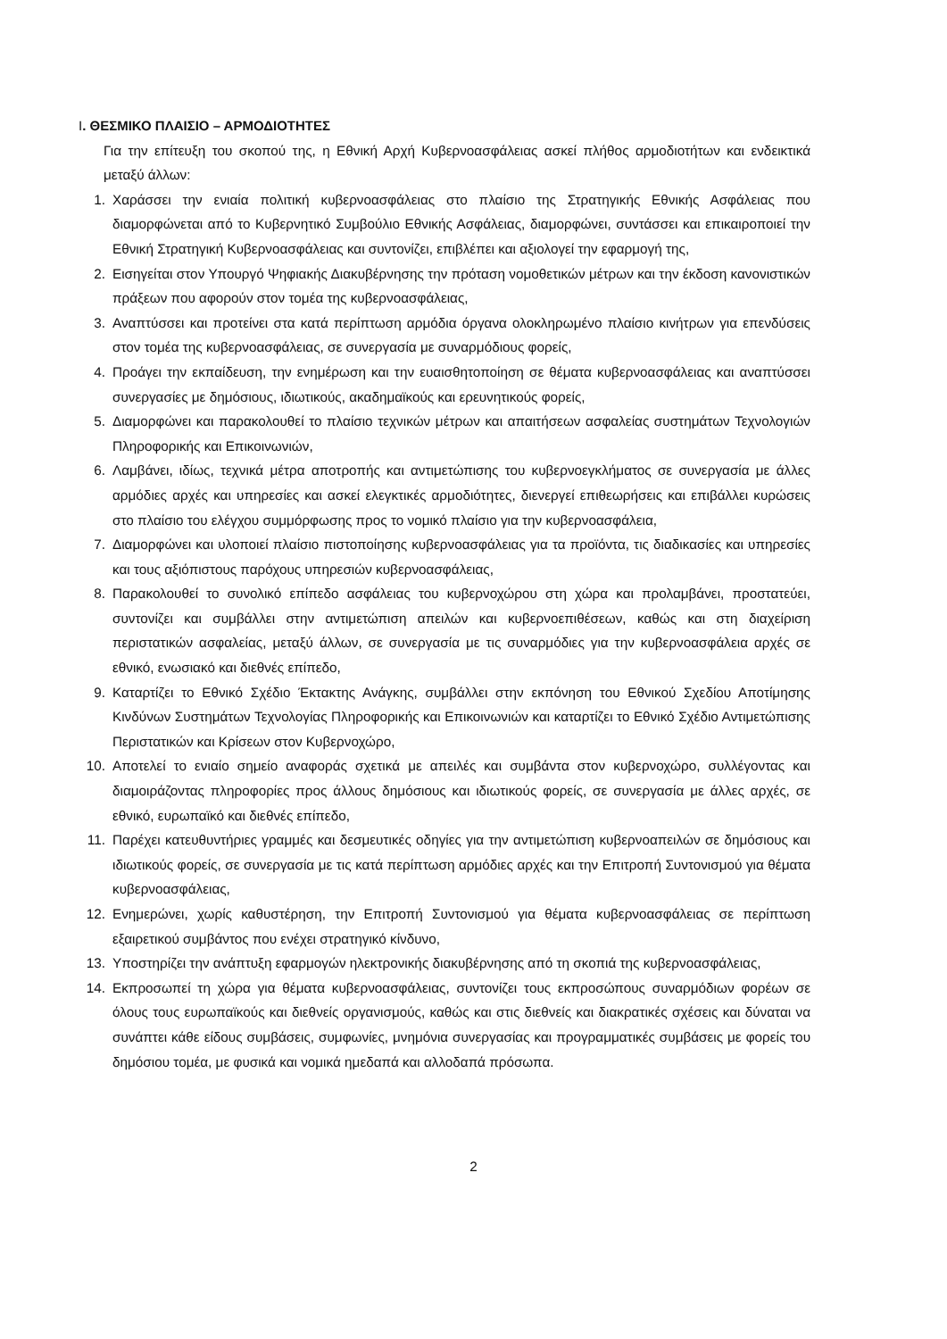I. ΘΕΣΜΙΚΟ ΠΛΑΙΣΙΟ – ΑΡΜΟΔΙΟΤΗΤΕΣ
Για την επίτευξη του σκοπού της, η Εθνική Αρχή Κυβερνοασφάλειας ασκεί πλήθος αρμοδιοτήτων και ενδεικτικά μεταξύ άλλων:
1. Χαράσσει την ενιαία πολιτική κυβερνοασφάλειας στο πλαίσιο της Στρατηγικής Εθνικής Ασφάλειας που διαμορφώνεται από το Κυβερνητικό Συμβούλιο Εθνικής Ασφάλειας, διαμορφώνει, συντάσσει και επικαιροποιεί την Εθνική Στρατηγική Κυβερνοασφάλειας και συντονίζει, επιβλέπει και αξιολογεί την εφαρμογή της,
2. Εισηγείται στον Υπουργό Ψηφιακής Διακυβέρνησης την πρόταση νομοθετικών μέτρων και την έκδοση κανονιστικών πράξεων που αφορούν στον τομέα της κυβερνοασφάλειας,
3. Αναπτύσσει και προτείνει στα κατά περίπτωση αρμόδια όργανα ολοκληρωμένο πλαίσιο κινήτρων για επενδύσεις στον τομέα της κυβερνοασφάλειας, σε συνεργασία με συναρμόδιους φορείς,
4. Προάγει την εκπαίδευση, την ενημέρωση και την ευαισθητοποίηση σε θέματα κυβερνοασφάλειας και αναπτύσσει συνεργασίες με δημόσιους, ιδιωτικούς, ακαδημαϊκούς και ερευνητικούς φορείς,
5. Διαμορφώνει και παρακολουθεί το πλαίσιο τεχνικών μέτρων και απαιτήσεων ασφαλείας συστημάτων Τεχνολογιών Πληροφορικής και Επικοινωνιών,
6. Λαμβάνει, ιδίως, τεχνικά μέτρα αποτροπής και αντιμετώπισης του κυβερνοεγκλήματος σε συνεργασία με άλλες αρμόδιες αρχές και υπηρεσίες και ασκεί ελεγκτικές αρμοδιότητες, διενεργεί επιθεωρήσεις και επιβάλλει κυρώσεις στο πλαίσιο του ελέγχου συμμόρφωσης προς το νομικό πλαίσιο για την κυβερνοασφάλεια,
7. Διαμορφώνει και υλοποιεί πλαίσιο πιστοποίησης κυβερνοασφάλειας για τα προϊόντα, τις διαδικασίες και υπηρεσίες και τους αξιόπιστους παρόχους υπηρεσιών κυβερνοασφάλειας,
8. Παρακολουθεί το συνολικό επίπεδο ασφάλειας του κυβερνοχώρου στη χώρα και προλαμβάνει, προστατεύει, συντονίζει και συμβάλλει στην αντιμετώπιση απειλών και κυβερνοεπιθέσεων, καθώς και στη διαχείριση περιστατικών ασφαλείας, μεταξύ άλλων, σε συνεργασία με τις συναρμόδιες για την κυβερνοασφάλεια αρχές σε εθνικό, ενωσιακό και διεθνές επίπεδο,
9. Καταρτίζει το Εθνικό Σχέδιο Έκτακτης Ανάγκης, συμβάλλει στην εκπόνηση του Εθνικού Σχεδίου Αποτίμησης Κινδύνων Συστημάτων Τεχνολογίας Πληροφορικής και Επικοινωνιών και καταρτίζει το Εθνικό Σχέδιο Αντιμετώπισης Περιστατικών και Κρίσεων στον Κυβερνοχώρο,
10. Αποτελεί το ενιαίο σημείο αναφοράς σχετικά με απειλές και συμβάντα στον κυβερνοχώρο, συλλέγοντας και διαμοιράζοντας πληροφορίες προς άλλους δημόσιους και ιδιωτικούς φορείς, σε συνεργασία με άλλες αρχές, σε εθνικό, ευρωπαϊκό και διεθνές επίπεδο,
11. Παρέχει κατευθυντήριες γραμμές και δεσμευτικές οδηγίες για την αντιμετώπιση κυβερνοαπειλών σε δημόσιους και ιδιωτικούς φορείς, σε συνεργασία με τις κατά περίπτωση αρμόδιες αρχές και την Επιτροπή Συντονισμού για θέματα κυβερνοασφάλειας,
12. Ενημερώνει, χωρίς καθυστέρηση, την Επιτροπή Συντονισμού για θέματα κυβερνοασφάλειας σε περίπτωση εξαιρετικού συμβάντος που ενέχει στρατηγικό κίνδυνο,
13. Υποστηρίζει την ανάπτυξη εφαρμογών ηλεκτρονικής διακυβέρνησης από τη σκοπιά της κυβερνοασφάλειας,
14. Εκπροσωπεί τη χώρα για θέματα κυβερνοασφάλειας, συντονίζει τους εκπροσώπους συναρμόδιων φορέων σε όλους τους ευρωπαϊκούς και διεθνείς οργανισμούς, καθώς και στις διεθνείς και διακρατικές σχέσεις και δύναται να συνάπτει κάθε είδους συμβάσεις, συμφωνίες, μνημόνια συνεργασίας και προγραμματικές συμβάσεις με φορείς του δημόσιου τομέα, με φυσικά και νομικά ημεδαπά και αλλοδαπά πρόσωπα.
2